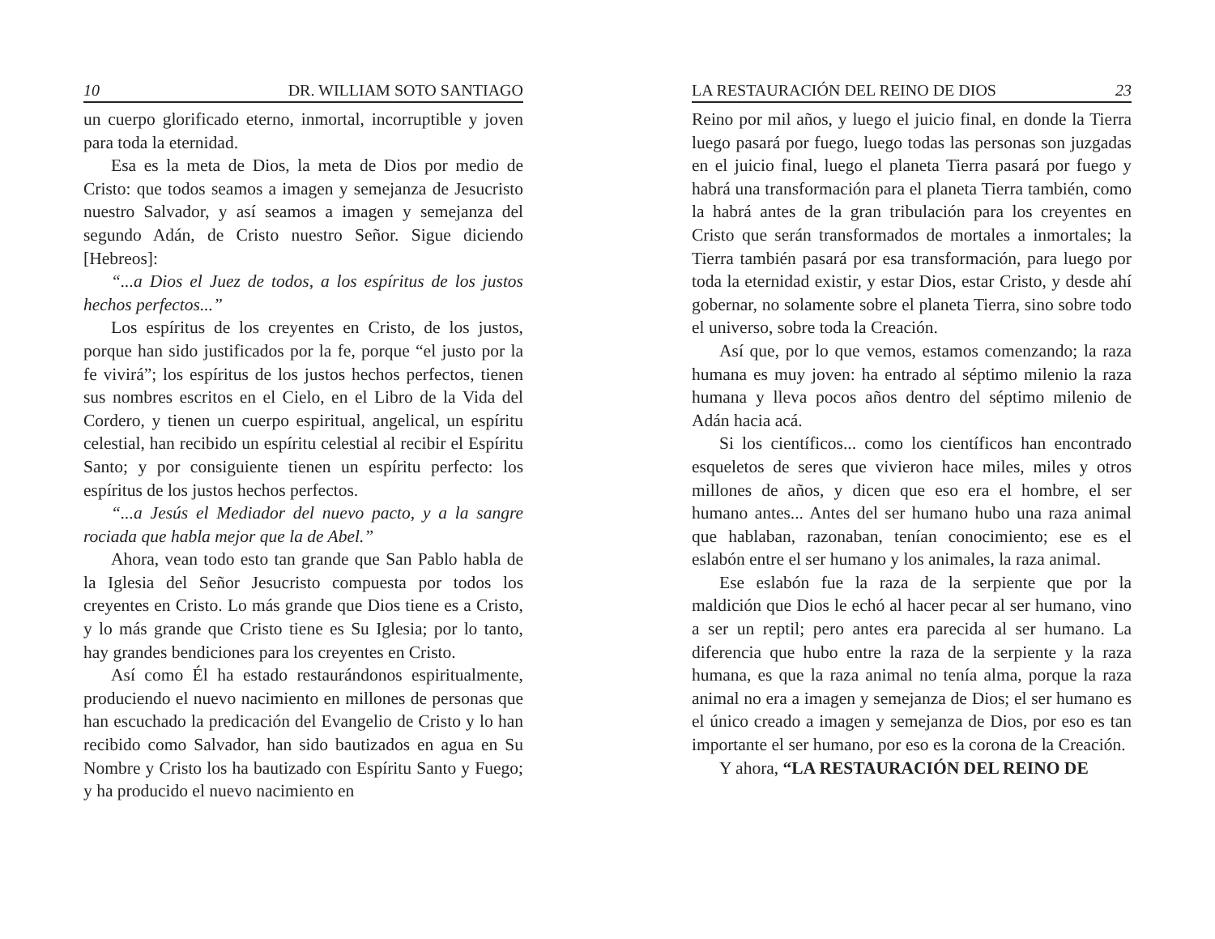10 DR. WILLIAM SOTO SANTIAGO
un cuerpo glorificado eterno, inmortal, incorruptible y joven para toda la eternidad.
Esa es la meta de Dios, la meta de Dios por medio de Cristo: que todos seamos a imagen y semejanza de Jesucristo nuestro Salvador, y así seamos a imagen y semejanza del segundo Adán, de Cristo nuestro Señor. Sigue diciendo [Hebreos]:
“...a Dios el Juez de todos, a los espíritus de los justos hechos perfectos...”
Los espíritus de los creyentes en Cristo, de los justos, porque han sido justificados por la fe, porque “el justo por la fe vivirá”; los espíritus de los justos hechos perfectos, tienen sus nombres escritos en el Cielo, en el Libro de la Vida del Cordero, y tienen un cuerpo espiritual, angelical, un espíritu celestial, han recibido un espíritu celestial al recibir el Espíritu Santo; y por consiguiente tienen un espíritu perfecto: los espíritus de los justos hechos perfectos.
“...a Jesús el Mediador del nuevo pacto, y a la sangre rociada que habla mejor que la de Abel.”
Ahora, vean todo esto tan grande que San Pablo habla de la Iglesia del Señor Jesucristo compuesta por todos los creyentes en Cristo. Lo más grande que Dios tiene es a Cristo, y lo más grande que Cristo tiene es Su Iglesia; por lo tanto, hay grandes bendiciones para los creyentes en Cristo.
Así como Él ha estado restaurándonos espiritualmente, produciendo el nuevo nacimiento en millones de personas que han escuchado la predicación del Evangelio de Cristo y lo han recibido como Salvador, han sido bautizados en agua en Su Nombre y Cristo los ha bautizado con Espíritu Santo y Fuego; y ha producido el nuevo nacimiento en
LA RESTAURACIÓN DEL REINO DE DIOS 23
Reino por mil años, y luego el juicio final, en donde la Tierra luego pasará por fuego, luego todas las personas son juzgadas en el juicio final, luego el planeta Tierra pasará por fuego y habrá una transformación para el planeta Tierra también, como la habrá antes de la gran tribulación para los creyentes en Cristo que serán transformados de mortales a inmortales; la Tierra también pasará por esa transformación, para luego por toda la eternidad existir, y estar Dios, estar Cristo, y desde ahí gobernar, no solamente sobre el planeta Tierra, sino sobre todo el universo, sobre toda la Creación.
Así que, por lo que vemos, estamos comenzando; la raza humana es muy joven: ha entrado al séptimo milenio la raza humana y lleva pocos años dentro del séptimo milenio de Adán hacia acá.
Si los científicos... como los científicos han encontrado esqueletos de seres que vivieron hace miles, miles y otros millones de años, y dicen que eso era el hombre, el ser humano antes... Antes del ser humano hubo una raza animal que hablaban, razonaban, tenían conocimiento; ese es el eslabón entre el ser humano y los animales, la raza animal.
Ese eslabón fue la raza de la serpiente que por la maldición que Dios le echó al hacer pecar al ser humano, vino a ser un reptil; pero antes era parecida al ser humano. La diferencia que hubo entre la raza de la serpiente y la raza humana, es que la raza animal no tenía alma, porque la raza animal no era a imagen y semejanza de Dios; el ser humano es el único creado a imagen y semejanza de Dios, por eso es tan importante el ser humano, por eso es la corona de la Creación.
Y ahora, “LA RESTAURACIÓN DEL REINO DE